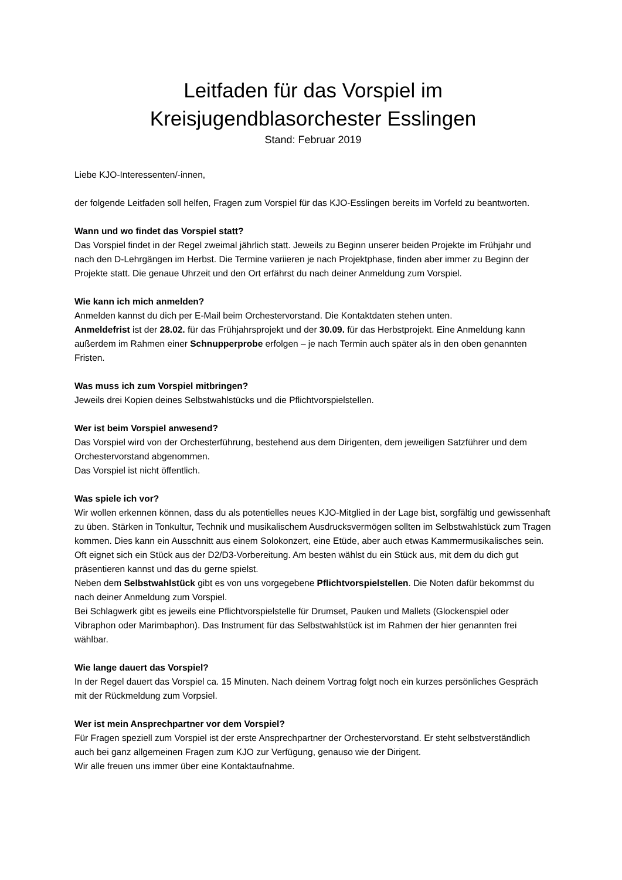Leitfaden für das Vorspiel im
Kreisjugendblasorchester Esslingen
Stand: Februar 2019
Liebe KJO-Interessenten/-innen,
der folgende Leitfaden soll helfen, Fragen zum Vorspiel für das KJO-Esslingen bereits im Vorfeld zu beantworten.
Wann und wo findet das Vorspiel statt?
Das Vorspiel findet in der Regel zweimal jährlich statt. Jeweils zu Beginn unserer beiden Projekte im Frühjahr und nach den D-Lehrgängen im Herbst. Die Termine variieren je nach Projektphase, finden aber immer zu Beginn der Projekte statt. Die genaue Uhrzeit und den Ort erfährst du nach deiner Anmeldung zum Vorspiel.
Wie kann ich mich anmelden?
Anmelden kannst du dich per E-Mail beim Orchestervorstand. Die Kontaktdaten stehen unten.
Anmeldefrist ist der 28.02. für das Frühjahrsprojekt und der 30.09. für das Herbstprojekt. Eine Anmeldung kann außerdem im Rahmen einer Schnupperprobe erfolgen – je nach Termin auch später als in den oben genannten Fristen.
Was muss ich zum Vorspiel mitbringen?
Jeweils drei Kopien deines Selbstwahlstücks und die Pflichtvorspielstellen.
Wer ist beim Vorspiel anwesend?
Das Vorspiel wird von der Orchesterführung, bestehend aus dem Dirigenten, dem jeweiligen Satzführer und dem Orchestervorstand abgenommen.
Das Vorspiel ist nicht öffentlich.
Was spiele ich vor?
Wir wollen erkennen können, dass du als potentielles neues KJO-Mitglied in der Lage bist, sorgfältig und gewissenhaft zu üben. Stärken in Tonkultur, Technik und musikalischem Ausdrucksvermögen sollten im Selbstwahlstück zum Tragen kommen. Dies kann ein Ausschnitt aus einem Solokonzert, eine Etüde, aber auch etwas Kammermusikalisches sein. Oft eignet sich ein Stück aus der D2/D3-Vorbereitung. Am besten wählst du ein Stück aus, mit dem du dich gut präsentieren kannst und das du gerne spielst.
Neben dem Selbstwahlstück gibt es von uns vorgegebene Pflichtvorspielstellen. Die Noten dafür bekommst du nach deiner Anmeldung zum Vorspiel.
Bei Schlagwerk gibt es jeweils eine Pflichtvorspielstelle für Drumset, Pauken und Mallets (Glockenspiel oder Vibraphon oder Marimbaphon). Das Instrument für das Selbstwahlstück ist im Rahmen der hier genannten frei wählbar.
Wie lange dauert das Vorspiel?
In der Regel dauert das Vorspiel ca. 15 Minuten. Nach deinem Vortrag folgt noch ein kurzes persönliches Gespräch mit der Rückmeldung zum Vorpsiel.
Wer ist mein Ansprechpartner vor dem Vorspiel?
Für Fragen speziell zum Vorspiel ist der erste Ansprechpartner der Orchestervorstand. Er steht selbstverständlich auch bei ganz allgemeinen Fragen zum KJO zur Verfügung, genauso wie der Dirigent.
Wir alle freuen uns immer über eine Kontaktaufnahme.